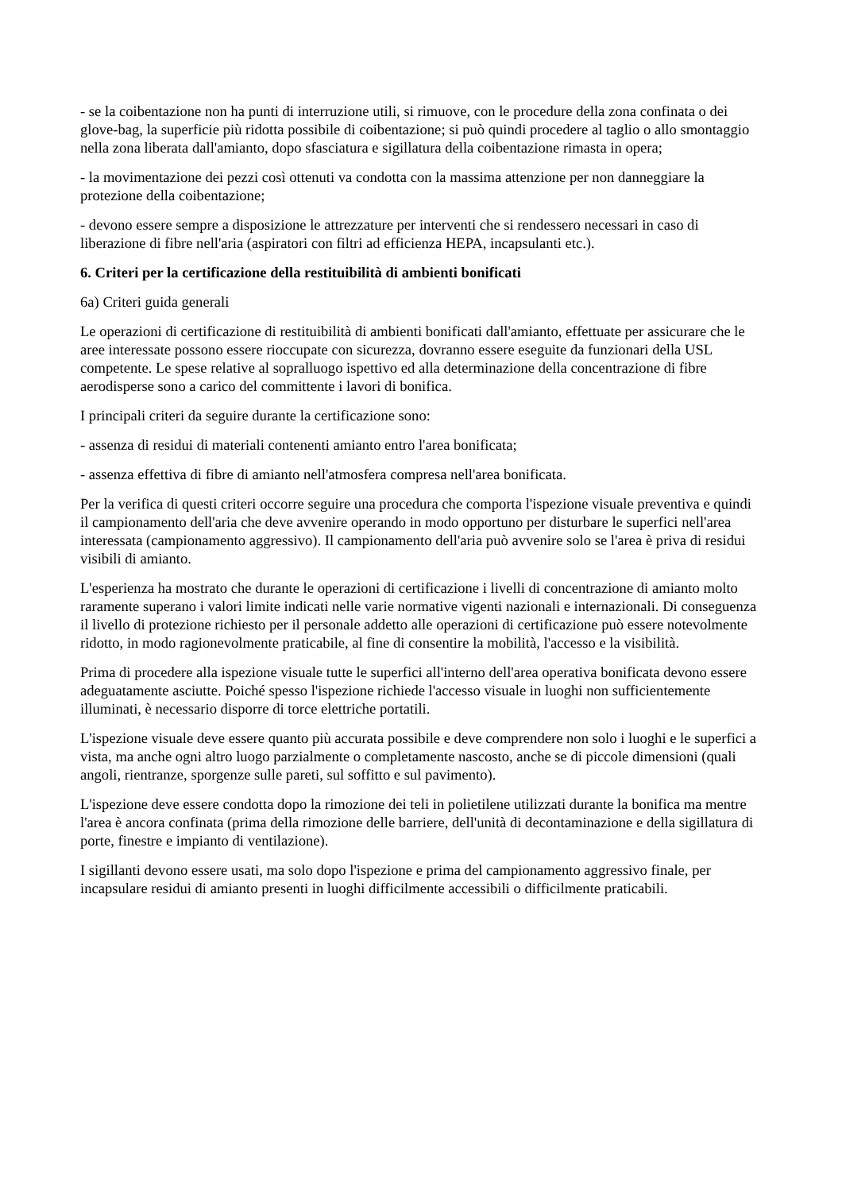- se la coibentazione non ha punti di interruzione utili, si rimuove, con le procedure della zona confinata o dei glove-bag, la superficie più ridotta possibile di coibentazione; si può quindi procedere al taglio o allo smontaggio nella zona liberata dall'amianto, dopo sfasciatura e sigillatura della coibentazione rimasta in opera;
- la movimentazione dei pezzi così ottenuti va condotta con la massima attenzione per non danneggiare la protezione della coibentazione;
- devono essere sempre a disposizione le attrezzature per interventi che si rendessero necessari in caso di liberazione di fibre nell'aria (aspiratori con filtri ad efficienza HEPA, incapsulanti etc.).
6. Criteri per la certificazione della restituibilità di ambienti bonificati
6a) Criteri guida generali
Le operazioni di certificazione di restituibilità di ambienti bonificati dall'amianto, effettuate per assicurare che le aree interessate possono essere rioccupate con sicurezza, dovranno essere eseguite da funzionari della USL competente. Le spese relative al sopralluogo ispettivo ed alla determinazione della concentrazione di fibre aerodisperse sono a carico del committente i lavori di bonifica.
I principali criteri da seguire durante la certificazione sono:
- assenza di residui di materiali contenenti amianto entro l'area bonificata;
- assenza effettiva di fibre di amianto nell'atmosfera compresa nell'area bonificata.
Per la verifica di questi criteri occorre seguire una procedura che comporta l'ispezione visuale preventiva e quindi il campionamento dell'aria che deve avvenire operando in modo opportuno per disturbare le superfici nell'area interessata (campionamento aggressivo). Il campionamento dell'aria può avvenire solo se l'area è priva di residui visibili di amianto.
L'esperienza ha mostrato che durante le operazioni di certificazione i livelli di concentrazione di amianto molto raramente superano i valori limite indicati nelle varie normative vigenti nazionali e internazionali. Di conseguenza il livello di protezione richiesto per il personale addetto alle operazioni di certificazione può essere notevolmente ridotto, in modo ragionevolmente praticabile, al fine di consentire la mobilità, l'accesso e la visibilità.
Prima di procedere alla ispezione visuale tutte le superfici all'interno dell'area operativa bonificata devono essere adeguatamente asciutte. Poiché spesso l'ispezione richiede l'accesso visuale in luoghi non sufficientemente illuminati, è necessario disporre di torce elettriche portatili.
L'ispezione visuale deve essere quanto più accurata possibile e deve comprendere non solo i luoghi e le superfici a vista, ma anche ogni altro luogo parzialmente o completamente nascosto, anche se di piccole dimensioni (quali angoli, rientranze, sporgenze sulle pareti, sul soffitto e sul pavimento).
L'ispezione deve essere condotta dopo la rimozione dei teli in polietilene utilizzati durante la bonifica ma mentre l'area è ancora confinata (prima della rimozione delle barriere, dell'unità di decontaminazione e della sigillatura di porte, finestre e impianto di ventilazione).
I sigillanti devono essere usati, ma solo dopo l'ispezione e prima del campionamento aggressivo finale, per incapsulare residui di amianto presenti in luoghi difficilmente accessibili o difficilmente praticabili.